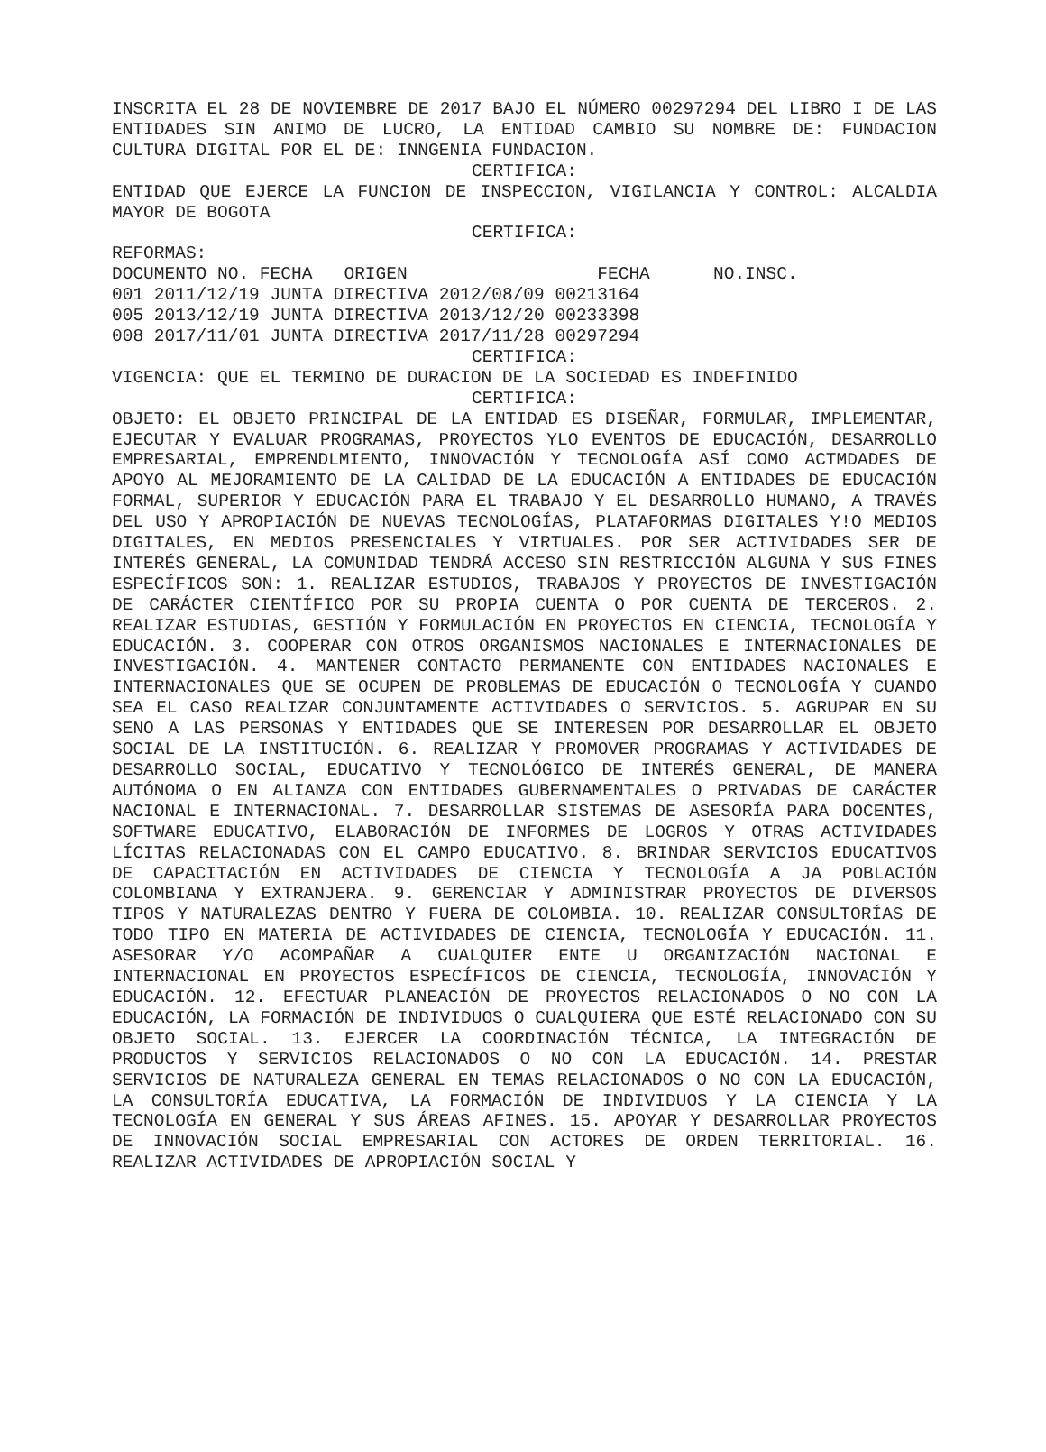INSCRITA EL 28 DE NOVIEMBRE DE 2017 BAJO EL NÚMERO 00297294 DEL LIBRO I DE LAS ENTIDADES SIN ANIMO DE LUCRO, LA ENTIDAD CAMBIO SU NOMBRE DE: FUNDACION CULTURA DIGITAL POR EL DE: INNGENIA FUNDACION.
CERTIFICA:
ENTIDAD QUE EJERCE LA FUNCION DE INSPECCION, VIGILANCIA Y CONTROL: ALCALDIA MAYOR DE BOGOTA
CERTIFICA:
REFORMAS:
DOCUMENTO NO. FECHA   ORIGEN                  FECHA      NO.INSC.
001 2011/12/19 JUNTA DIRECTIVA 2012/08/09 00213164
005 2013/12/19 JUNTA DIRECTIVA 2013/12/20 00233398
008 2017/11/01 JUNTA DIRECTIVA 2017/11/28 00297294
CERTIFICA:
VIGENCIA: QUE EL TERMINO DE DURACION DE LA SOCIEDAD ES INDEFINIDO
CERTIFICA:
OBJETO: EL OBJETO PRINCIPAL DE LA ENTIDAD ES DISEÑAR, FORMULAR, IMPLEMENTAR, EJECUTAR Y EVALUAR PROGRAMAS, PROYECTOS YLO EVENTOS DE EDUCACIÓN, DESARROLLO EMPRESARIAL, EMPRENDLMIENTO, INNOVACIÓN Y TECNOLOGÍA ASÍ COMO ACTMDADES DE APOYO AL MEJORAMIENTO DE LA CALIDAD DE LA EDUCACIÓN A ENTIDADES DE EDUCACIÓN FORMAL, SUPERIOR Y EDUCACIÓN PARA EL TRABAJO Y EL DESARROLLO HUMANO, A TRAVÉS DEL USO Y APROPIACIÓN DE NUEVAS TECNOLOGÍAS, PLATAFORMAS DIGITALES Y!O MEDIOS DIGITALES, EN MEDIOS PRESENCIALES Y VIRTUALES. POR SER ACTIVIDADES SER DE INTERÉS GENERAL, LA COMUNIDAD TENDRÁ ACCESO SIN RESTRICCIÓN ALGUNA Y SUS FINES ESPECÍFICOS SON: 1. REALIZAR ESTUDIOS, TRABAJOS Y PROYECTOS DE INVESTIGACIÓN DE CARÁCTER CIENTÍFICO POR SU PROPIA CUENTA O POR CUENTA DE TERCEROS. 2. REALIZAR ESTUDIAS, GESTIÓN Y FORMULACIÓN EN PROYECTOS EN CIENCIA, TECNOLOGÍA Y EDUCACIÓN. 3. COOPERAR CON OTROS ORGANISMOS NACIONALES E INTERNACIONALES DE INVESTIGACIÓN. 4. MANTENER CONTACTO PERMANENTE CON ENTIDADES NACIONALES E INTERNACIONALES QUE SE OCUPEN DE PROBLEMAS DE EDUCACIÓN O TECNOLOGÍA Y CUANDO SEA EL CASO REALIZAR CONJUNTAMENTE ACTIVIDADES O SERVICIOS. 5. AGRUPAR EN SU SENO A LAS PERSONAS Y ENTIDADES QUE SE INTERESEN POR DESARROLLAR EL OBJETO SOCIAL DE LA INSTITUCIÓN. 6. REALIZAR Y PROMOVER PROGRAMAS Y ACTIVIDADES DE DESARROLLO SOCIAL, EDUCATIVO Y TECNOLÓGICO DE INTERÉS GENERAL, DE MANERA AUTÓNOMA O EN ALIANZA CON ENTIDADES GUBERNAMENTALES O PRIVADAS DE CARÁCTER NACIONAL E INTERNACIONAL. 7. DESARROLLAR SISTEMAS DE ASESORÍA PARA DOCENTES, SOFTWARE EDUCATIVO, ELABORACIÓN DE INFORMES DE LOGROS Y OTRAS ACTIVIDADES LÍCITAS RELACIONADAS CON EL CAMPO EDUCATIVO. 8. BRINDAR SERVICIOS EDUCATIVOS DE CAPACITACIÓN EN ACTIVIDADES DE CIENCIA Y TECNOLOGÍA A JA POBLACIÓN COLOMBIANA Y EXTRANJERA. 9. GERENCIAR Y ADMINISTRAR PROYECTOS DE DIVERSOS TIPOS Y NATURALEZAS DENTRO Y FUERA DE COLOMBIA. 10. REALIZAR CONSULTORÍAS DE TODO TIPO EN MATERIA DE ACTIVIDADES DE CIENCIA, TECNOLOGÍA Y EDUCACIÓN. 11. ASESORAR Y/O ACOMPAÑAR A CUALQUIER ENTE U ORGANIZACIÓN NACIONAL E INTERNACIONAL EN PROYECTOS ESPECÍFICOS DE CIENCIA, TECNOLOGÍA, INNOVACIÓN Y EDUCACIÓN. 12. EFECTUAR PLANEACIÓN DE PROYECTOS RELACIONADOS O NO CON LA EDUCACIÓN, LA FORMACIÓN DE INDIVIDUOS O CUALQUIERA QUE ESTÉ RELACIONADO CON SU OBJETO SOCIAL. 13. EJERCER LA COORDINACIÓN TÉCNICA, LA INTEGRACIÓN DE PRODUCTOS Y SERVICIOS RELACIONADOS O NO CON LA EDUCACIÓN. 14. PRESTAR SERVICIOS DE NATURALEZA GENERAL EN TEMAS RELACIONADOS O NO CON LA EDUCACIÓN, LA CONSULTORÍA EDUCATIVA, LA FORMACIÓN DE INDIVIDUOS Y LA CIENCIA Y LA TECNOLOGÍA EN GENERAL Y SUS ÁREAS AFINES. 15. APOYAR Y DESARROLLAR PROYECTOS DE INNOVACIÓN SOCIAL EMPRESARIAL CON ACTORES DE ORDEN TERRITORIAL. 16. REALIZAR ACTIVIDADES DE APROPIACIÓN SOCIAL Y